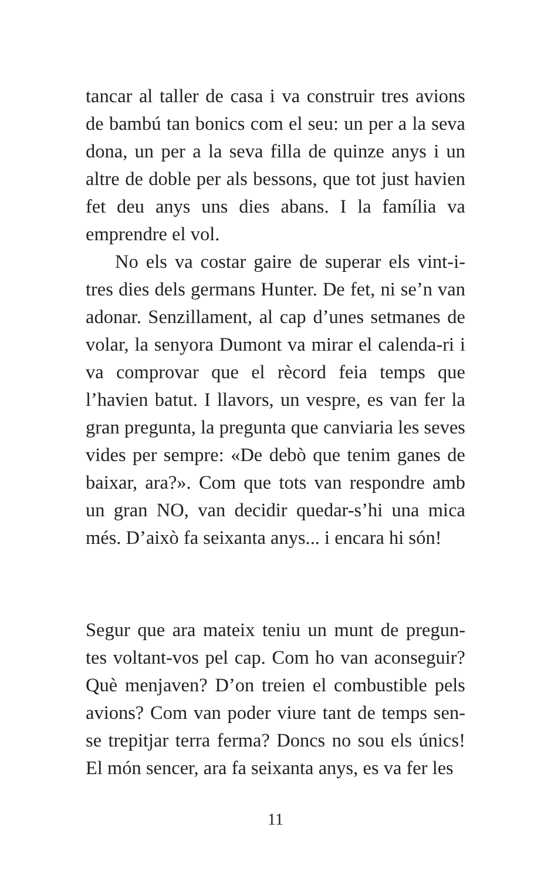tancar al taller de casa i va construir tres avions de bambú tan bonics com el seu: un per a la seva dona, un per a la seva filla de quinze anys i un altre de doble per als bessons, que tot just havien fet deu anys uns dies abans. I la família va emprendre el vol.
No els va costar gaire de superar els vint-i-tres dies dels germans Hunter. De fet, ni se’n van adonar. Senzillament, al cap d’unes setmanes de volar, la senyora Dumont va mirar el calenda-ri i va comprovar que el rècord feia temps que l’havien batut. I llavors, un vespre, es van fer la gran pregunta, la pregunta que canviaria les seves vides per sempre: «De debò que tenim ganes de baixar, ara?». Com que tots van respondre amb un gran NO, van decidir quedar-s’hi una mica més. D’això fa seixanta anys... i encara hi són!
Segur que ara mateix teniu un munt de pregun-tes voltant-vos pel cap. Com ho van aconseguir? Què menjaven? D’on treien el combustible pels avions? Com van poder viure tant de temps sen-se trepitjar terra ferma? Doncs no sou els únics! El món sencer, ara fa seixanta anys, es va fer les
11